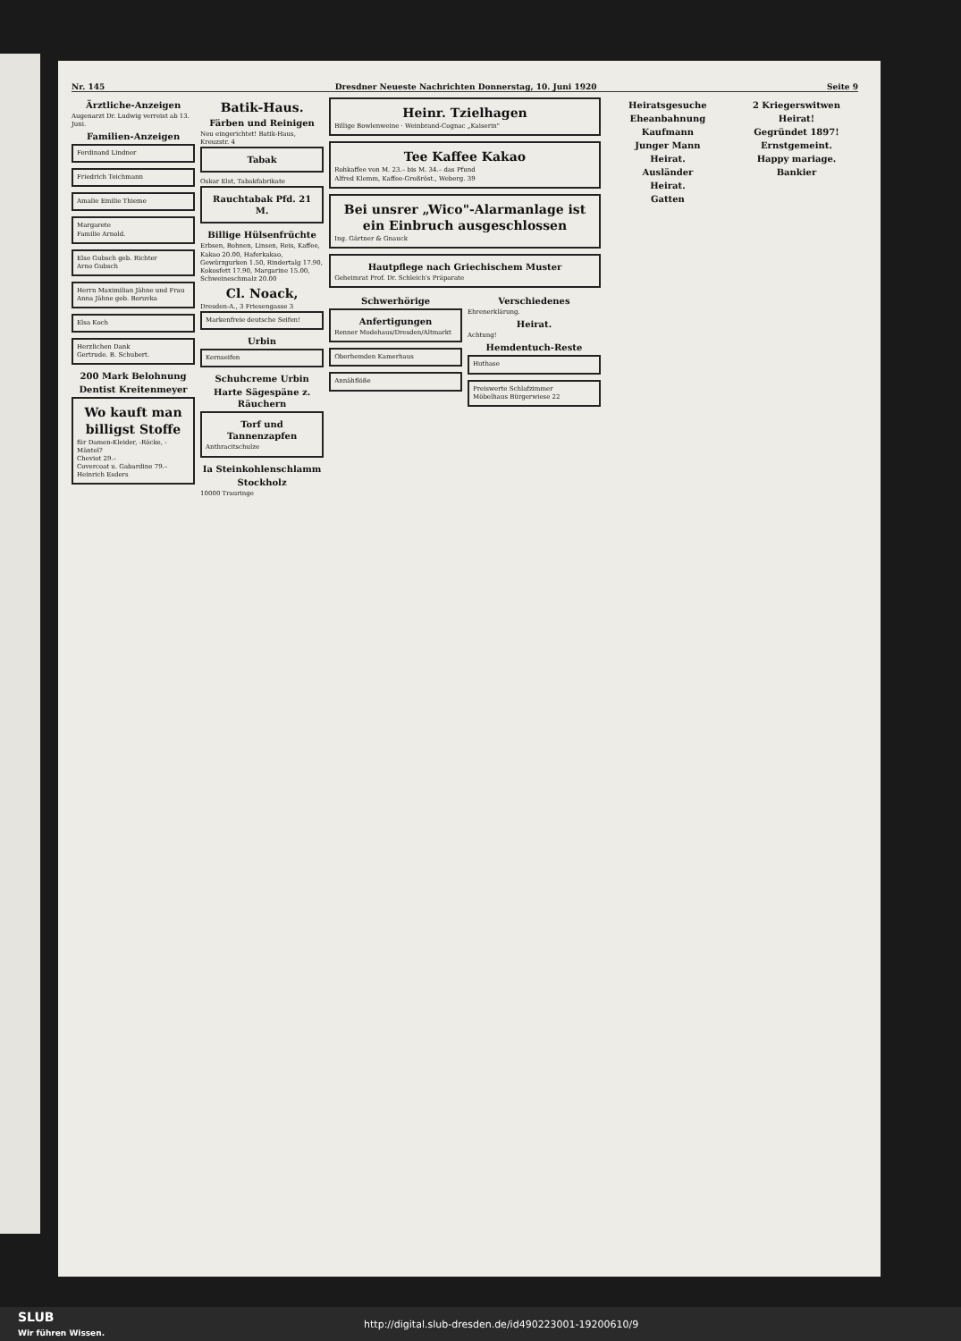Nr. 145 Dresdner Neueste Nachrichten Donnerstag, 10. Juni 1920 Seite 9
Ärztliche-Anzeigen
Augenarzt Dr. Ludwig verreist ab 13. Juni.
Familien-Anzeigen
Ferdinand Lindner
Friedrich Teichmann
Amalie Emilie Thieme
Margarete
Familie Arnold.
Else Gubsch geb. Richter
Arno Gubsch
Herrn Maximilian Jähne und Frau Anna Jähne geb. Boruvka
Elsa Koch
Herzlichen Dank
Gertrude. B. Schubert.
200 Mark Belohnung
Dentist Kreitenmeyer
Wo kauft man billigst Stoffe
für Damen-Kleider, -Röcke, -Mäntel?
Cheviot 29.–
Covercoat u. Gabardine 79.–
Heinrich Esders
Batik-Haus.
Färben und Reinigen
Neu eingerichtet! Batik-Haus, Kreuzstr. 4
Tabak
Oskar Elst, Tabakfabrikate
Rauchtabak Pfd. 21 M.
Billige Hülsenfrüchte
Erbsen, Bohnen, Linsen, Reis, Kaffee, Kakao 20.00, Haferkakao, Gewürzgurken 1.50, Rindertalg 17.90, Kokosfett 17.90, Margarine 15.00, Schweineschmalz 20.00
Cl. Noack,
Dresden-A., 3 Friesengasse 3
Markenfreie deutsche Seifen!
Urbin
Kernseifen
Schuhcreme Urbin
Harte Sägespäne z. Räuchern
Torf und Tannenzapfen
Anthracitschulze
Ia Steinkohlenschlamm
Stockholz
10000 Trauringe
Heinr. Tzielhagen
Billige Bowlenweine · Weinbrand-Cognac „Kaiserin"
Tee Kaffee Kakao
Rohkaffee von M. 23.– bis M. 34.– das Pfund
Alfred Klemm, Kaffee-Großröst., Weberg. 39
Bei unsrer „Wico"-Alarmanlage ist ein Einbruch ausgeschlossen
Ing. Gärtner & Gnauck
Hautpflege nach Griechischem Muster
Geheimrat Prof. Dr. Schleich's Präparate
Schwerhörige
Anfertigungen
Renner Modehaus/Dresden/Altmarkt
Oberhemden Kamerhaus
Annähflöße
Verschiedenes
Ehrenerklärung.
Heirat.
Achtung!
Hemdentuch-Reste
Huthase
Preiswerte Schlafzimmer
Möbelhaus Bürgerwiese 22
Heiratsgesuche
Eheanbahnung
Kaufmann
Junger Mann
Heirat.
Ausländer
Heirat.
Gatten
2 Kriegerswitwen
Heirat!
Gegründet 1897!
Ernstgemeint.
Happy mariage.
Bankier
SLUB
Wir führen Wissen. http://digital.slub-dresden.de/id490223001-19200610/9